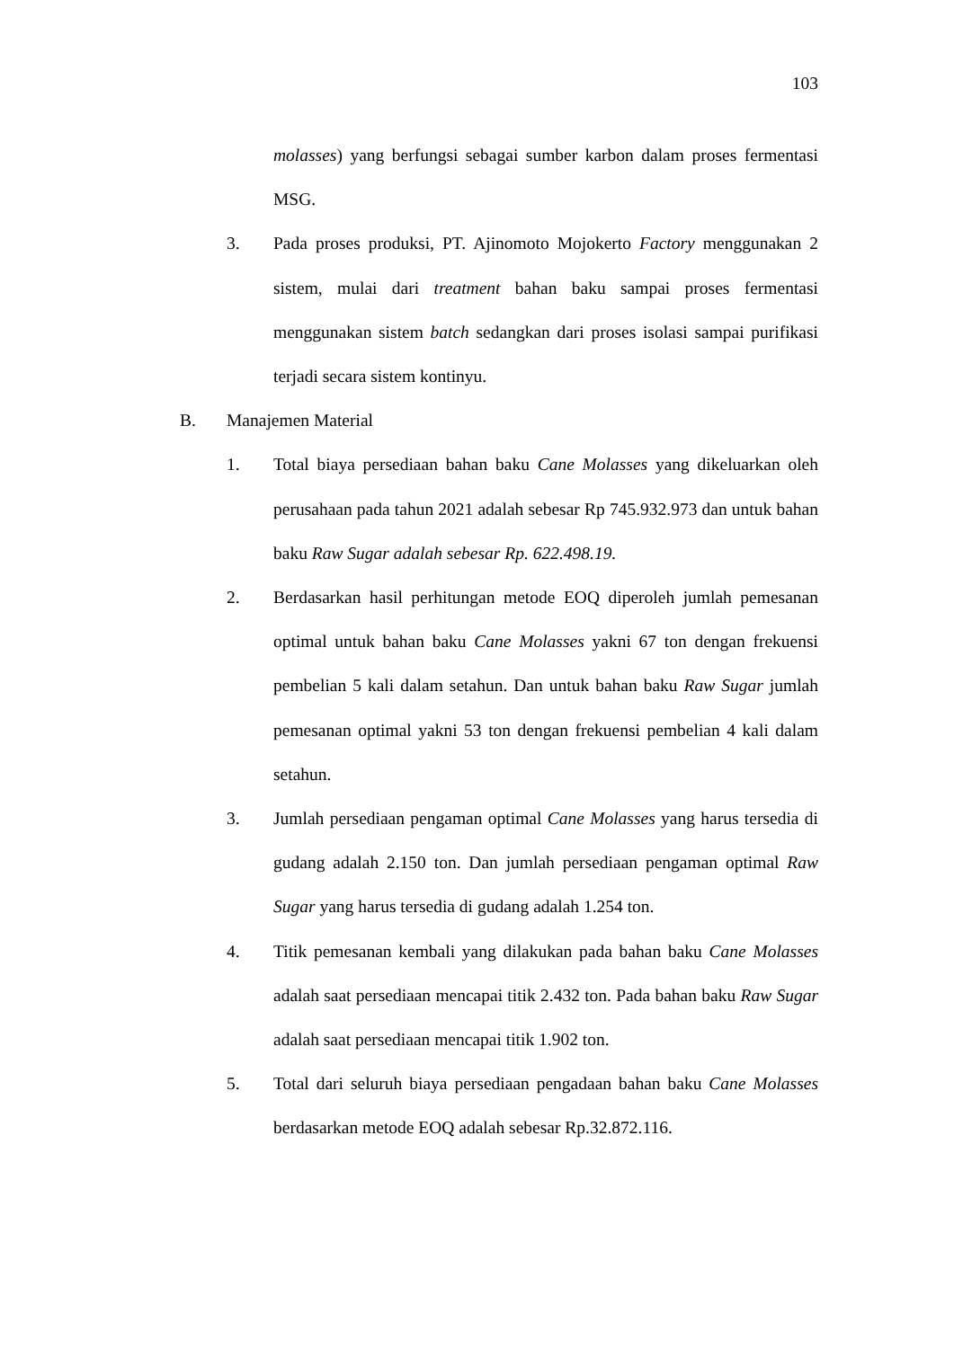103
molasses) yang berfungsi sebagai sumber karbon dalam proses fermentasi MSG.
3. Pada proses produksi, PT. Ajinomoto Mojokerto Factory menggunakan 2 sistem, mulai dari treatment bahan baku sampai proses fermentasi menggunakan sistem batch sedangkan dari proses isolasi sampai purifikasi terjadi secara sistem kontinyu.
B. Manajemen Material
1. Total biaya persediaan bahan baku Cane Molasses yang dikeluarkan oleh perusahaan pada tahun 2021 adalah sebesar Rp 745.932.973 dan untuk bahan baku Raw Sugar adalah sebesar Rp. 622.498.19.
2. Berdasarkan hasil perhitungan metode EOQ diperoleh jumlah pemesanan optimal untuk bahan baku Cane Molasses yakni 67 ton dengan frekuensi pembelian 5 kali dalam setahun. Dan untuk bahan baku Raw Sugar jumlah pemesanan optimal yakni 53 ton dengan frekuensi pembelian 4 kali dalam setahun.
3. Jumlah persediaan pengaman optimal Cane Molasses yang harus tersedia di gudang adalah 2.150 ton. Dan jumlah persediaan pengaman optimal Raw Sugar yang harus tersedia di gudang adalah 1.254 ton.
4. Titik pemesanan kembali yang dilakukan pada bahan baku Cane Molasses adalah saat persediaan mencapai titik 2.432 ton. Pada bahan baku Raw Sugar adalah saat persediaan mencapai titik 1.902 ton.
5. Total dari seluruh biaya persediaan pengadaan bahan baku Cane Molasses berdasarkan metode EOQ adalah sebesar Rp.32.872.116.